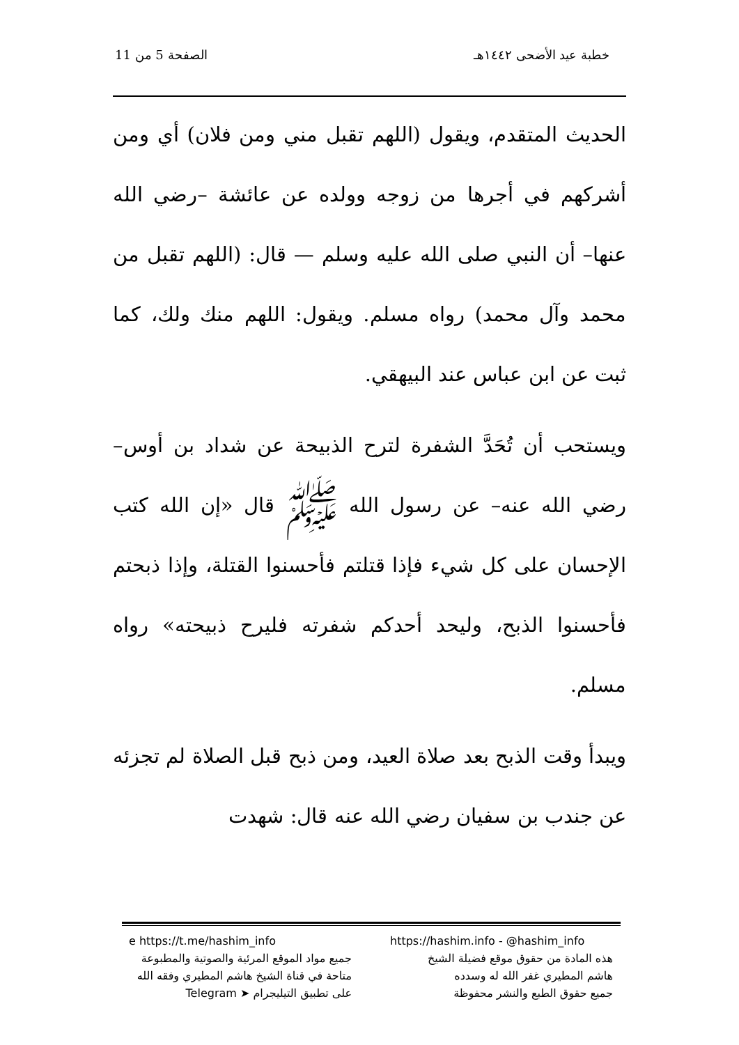خطبة عيد الأضحى ١٤٤٢هـ الصفحة 5 من 11
الحديث المتقدم، ويقول (اللهم تقبل مني ومن فلان) أي ومن أشركهم في أجرها من زوجه وولده عن عائشة –رضي الله عنها– أن النبي صلى الله عليه وسلم — قال: (اللهم تقبل من محمد وآل محمد) رواه مسلم. ويقول: اللهم منك ولك، كما ثبت عن ابن عباس عند البيهقي.
ويستحب أن تُحَدَّ الشفرة لترح الذبيحة عن شداد بن أوس– رضي الله عنه– عن رسول الله ﷺ قال «إن الله كتب الإحسان على كل شيء فإذا قتلتم فأحسنوا القتلة، وإذا ذبحتم فأحسنوا الذبح، وليحد أحدكم شفرته فليرح ذبيحته» رواه مسلم.
ويبدأ وقت الذبح بعد صلاة العيد، ومن ذبح قبل الصلاة لم تجزئه عن جندب بن سفيان رضي الله عنه قال: شهدت
https://hashim.info - @hashim_info
هذه المادة من حقوق موقع فضيلة الشيخ
هاشم المطيري غفر الله له وسدده
جميع حقوق الطبع والنشر محفوظة
e https://t.me/hashim_info
جميع مواد الموقع المرئية والصوتية والمطبوعة
متاحة في قناة الشيخ هاشم المطيري وفقه الله
على تطبيق التيليجرام ➤ Telegram